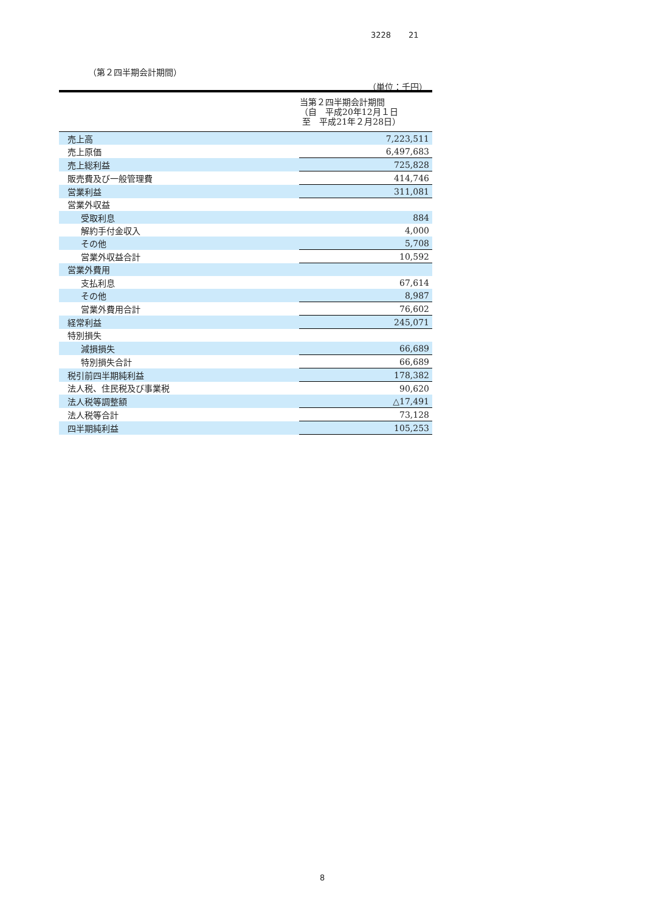3228 21
（第２四半期会計期間）
（単位：千円）
| | 当第２四半期会計期間 （自 平成20年12月１日 至 平成21年２月28日） |
| --- | --- |
| 売上高 | 7,223,511 |
| 売上原価 | 6,497,683 |
| 売上総利益 | 725,828 |
| 販売費及び一般管理費 | 414,746 |
| 営業利益 | 311,081 |
| 営業外収益 | |
| 受取利息 | 884 |
| 解約手付金収入 | 4,000 |
| その他 | 5,708 |
| 営業外収益合計 | 10,592 |
| 営業外費用 | |
| 支払利息 | 67,614 |
| その他 | 8,987 |
| 営業外費用合計 | 76,602 |
| 経常利益 | 245,071 |
| 特別損失 | |
| 減損損失 | 66,689 |
| 特別損失合計 | 66,689 |
| 税引前四半期純利益 | 178,382 |
| 法人税、住民税及び事業税 | 90,620 |
| 法人税等調整額 | △17,491 |
| 法人税等合計 | 73,128 |
| 四半期純利益 | 105,253 |
8